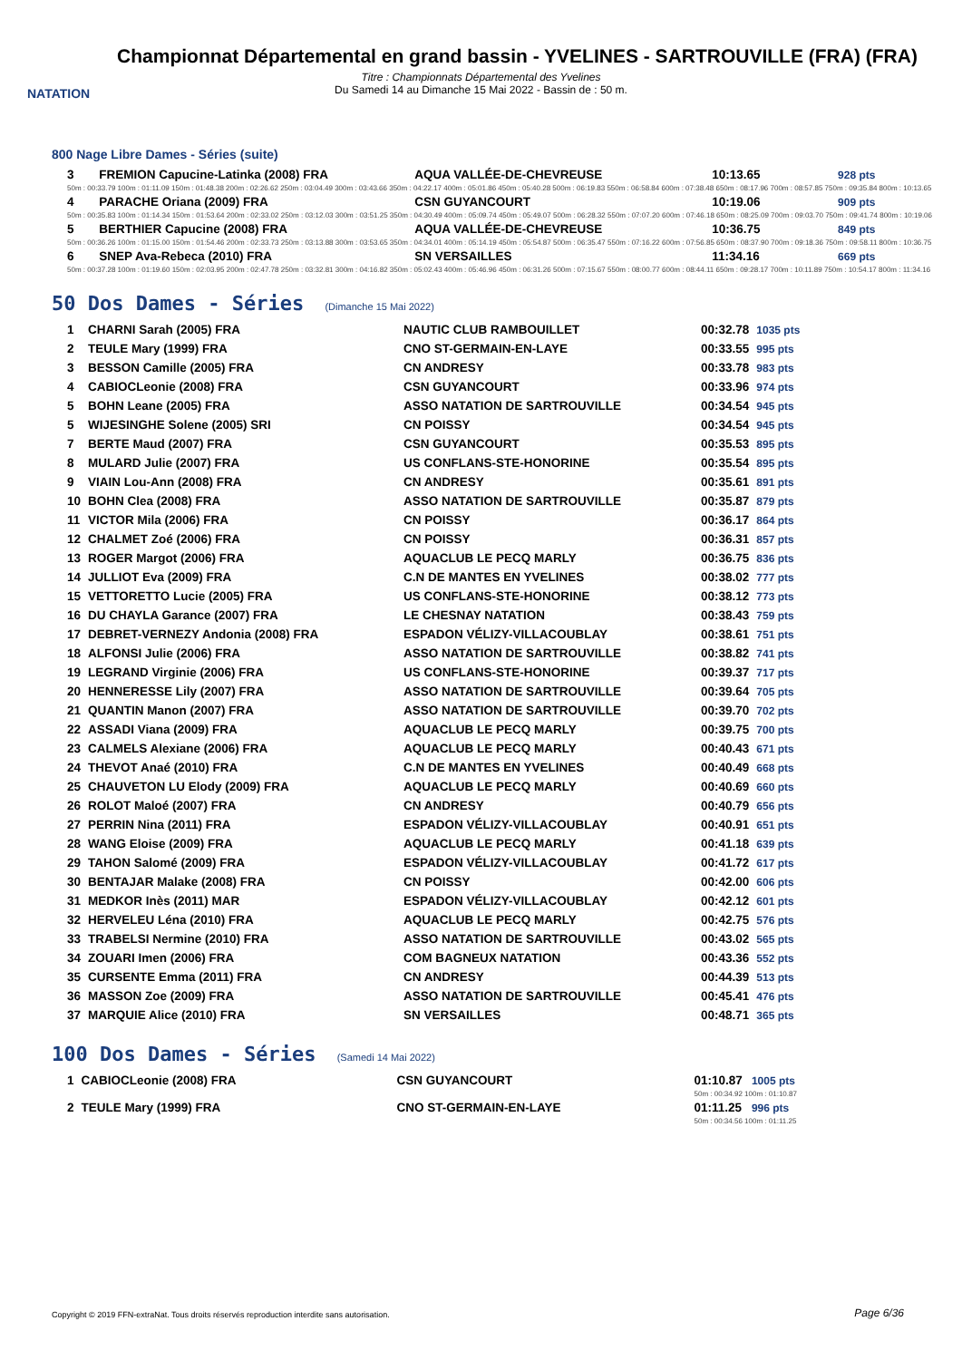NATATION
Championnat Départemental en grand bassin - YVELINES - SARTROUVILLE (FRA) (FRA)
Titre : Championnats Départemental des Yvelines
Du Samedi 14 au Dimanche 15 Mai 2022 - Bassin de : 50 m.
800 Nage Libre Dames - Séries (suite)
| 3 | FREMION Capucine-Latinka (2008) FRA | AQUA VALLÉE-DE-CHEVREUSE | 10:13.65 | 928 pts |
| 50m : 00:33.79 100m : 01:11.09 150m : 01:48.38 200m : 02:26.62 250m : 03:04.49 300m : 03:43.66 350m : 04:22.17 400m : 05:01.86 450m : 05:40.28 500m : 06:19.83 550m : 06:58.84 600m : 07:38.48 650m : 08:17.96 700m : 08:57.85 750m : 09:35.84 800m : 10:13.65 | | | | |
| 4 | PARACHE Oriana (2009) FRA | CSN GUYANCOURT | 10:19.06 | 909 pts |
| 50m : 00:35.83 100m : 01:14.34 150m : 01:53.64 200m : 02:33.02 250m : 03:12.03 300m : 03:51.25 350m : 04:30.49 400m : 05:09.74 450m : 05:49.07 500m : 06:28.32 550m : 07:07.20 600m : 07:46.18 650m : 08:25.09 700m : 09:03.70 750m : 09:41.74 800m : 10:19.06 | | | | |
| 5 | BERTHIER Capucine (2008) FRA | AQUA VALLÉE-DE-CHEVREUSE | 10:36.75 | 849 pts |
| 50m : 00:36.26 100m : 01:15.00 150m : 01:54.46 200m : 02:33.73 250m : 03:13.88 300m : 03:53.65 350m : 04:34.01 400m : 05:14.19 450m : 05:54.87 500m : 06:35.47 550m : 07:16.22 600m : 07:56.85 650m : 08:37.90 700m : 09:18.36 750m : 09:58.11 800m : 10:36.75 | | | | |
| 6 | SNEP Ava-Rebeca (2010) FRA | SN VERSAILLES | 11:34.16 | 669 pts |
| 50m : 00:37.28 100m : 01:19.60 150m : 02:03.95 200m : 02:47.78 250m : 03:32.81 300m : 04:16.82 350m : 05:02.43 400m : 05:46.96 450m : 06:31.26 500m : 07:15.67 550m : 08:00.77 600m : 08:44.11 650m : 09:28.17 700m : 10:11.89 750m : 10:54.17 800m : 11:34.16 | | | | |
50 Dos Dames - Séries (Dimanche 15 Mai 2022)
| 1 | CHARNI Sarah (2005) FRA | NAUTIC CLUB RAMBOUILLET | 00:32.78 | 1035 pts |
| 2 | TEULE Mary (1999) FRA | CNO ST-GERMAIN-EN-LAYE | 00:33.55 | 995 pts |
| 3 | BESSON Camille (2005) FRA | CN ANDRESY | 00:33.78 | 983 pts |
| 4 | CABIOCLeonie (2008) FRA | CSN GUYANCOURT | 00:33.96 | 974 pts |
| 5 | BOHN Leane (2005) FRA | ASSO NATATION DE SARTROUVILLE | 00:34.54 | 945 pts |
| 5 | WIJESINGHE Solene (2005) SRI | CN POISSY | 00:34.54 | 945 pts |
| 7 | BERTE Maud (2007) FRA | CSN GUYANCOURT | 00:35.53 | 895 pts |
| 8 | MULARD Julie (2007) FRA | US CONFLANS-STE-HONORINE | 00:35.54 | 895 pts |
| 9 | VIAIN Lou-Ann (2008) FRA | CN ANDRESY | 00:35.61 | 891 pts |
| 10 | BOHN Clea (2008) FRA | ASSO NATATION DE SARTROUVILLE | 00:35.87 | 879 pts |
| 11 | VICTOR Mila (2006) FRA | CN POISSY | 00:36.17 | 864 pts |
| 12 | CHALMET Zoé (2006) FRA | CN POISSY | 00:36.31 | 857 pts |
| 13 | ROGER Margot (2006) FRA | AQUACLUB LE PECQ MARLY | 00:36.75 | 836 pts |
| 14 | JULLIOT Eva (2009) FRA | C.N DE MANTES EN YVELINES | 00:38.02 | 777 pts |
| 15 | VETTORETTO Lucie (2005) FRA | US CONFLANS-STE-HONORINE | 00:38.12 | 773 pts |
| 16 | DU CHAYLA Garance (2007) FRA | LE CHESNAY NATATION | 00:38.43 | 759 pts |
| 17 | DEBRET-VERNEZY Andonia (2008) FRA | ESPADON VÉLIZY-VILLACOUBLAY | 00:38.61 | 751 pts |
| 18 | ALFONSI Julie (2006) FRA | ASSO NATATION DE SARTROUVILLE | 00:38.82 | 741 pts |
| 19 | LEGRAND Virginie (2006) FRA | US CONFLANS-STE-HONORINE | 00:39.37 | 717 pts |
| 20 | HENNERESSE Lily (2007) FRA | ASSO NATATION DE SARTROUVILLE | 00:39.64 | 705 pts |
| 21 | QUANTIN Manon (2007) FRA | ASSO NATATION DE SARTROUVILLE | 00:39.70 | 702 pts |
| 22 | ASSADI Viana (2009) FRA | AQUACLUB LE PECQ MARLY | 00:39.75 | 700 pts |
| 23 | CALMELS Alexiane (2006) FRA | AQUACLUB LE PECQ MARLY | 00:40.43 | 671 pts |
| 24 | THEVOT Anaé (2010) FRA | C.N DE MANTES EN YVELINES | 00:40.49 | 668 pts |
| 25 | CHAUVETON LU Elody (2009) FRA | AQUACLUB LE PECQ MARLY | 00:40.69 | 660 pts |
| 26 | ROLOT Maloé (2007) FRA | CN ANDRESY | 00:40.79 | 656 pts |
| 27 | PERRIN Nina (2011) FRA | ESPADON VÉLIZY-VILLACOUBLAY | 00:40.91 | 651 pts |
| 28 | WANG Eloise (2009) FRA | AQUACLUB LE PECQ MARLY | 00:41.18 | 639 pts |
| 29 | TAHON Salomé (2009) FRA | ESPADON VÉLIZY-VILLACOUBLAY | 00:41.72 | 617 pts |
| 30 | BENTAJAR Malake (2008) FRA | CN POISSY | 00:42.00 | 606 pts |
| 31 | MEDKOR Inès (2011) MAR | ESPADON VÉLIZY-VILLACOUBLAY | 00:42.12 | 601 pts |
| 32 | HERVELEU Léna (2010) FRA | AQUACLUB LE PECQ MARLY | 00:42.75 | 576 pts |
| 33 | TRABELSI Nermine (2010) FRA | ASSO NATATION DE SARTROUVILLE | 00:43.02 | 565 pts |
| 34 | ZOUARI Imen (2006) FRA | COM BAGNEUX NATATION | 00:43.36 | 552 pts |
| 35 | CURSENTE Emma (2011) FRA | CN ANDRESY | 00:44.39 | 513 pts |
| 36 | MASSON Zoe (2009) FRA | ASSO NATATION DE SARTROUVILLE | 00:45.41 | 476 pts |
| 37 | MARQUIE Alice (2010) FRA | SN VERSAILLES | 00:48.71 | 365 pts |
100 Dos Dames - Séries (Samedi 14 Mai 2022)
| 1 | CABIOCLeonie (2008) FRA | CSN GUYANCOURT | 01:10.87 | 1005 pts |
| | | | 50m : 00:34.92 100m : 01:10.87 | |
| 2 | TEULE Mary (1999) FRA | CNO ST-GERMAIN-EN-LAYE | 01:11.25 | 996 pts |
| | | | 50m : 00:34.56 100m : 01:11.25 | |
Copyright © 2019 FFN-extraNat. Tous droits réservés reproduction interdite sans autorisation.
Page 6/36